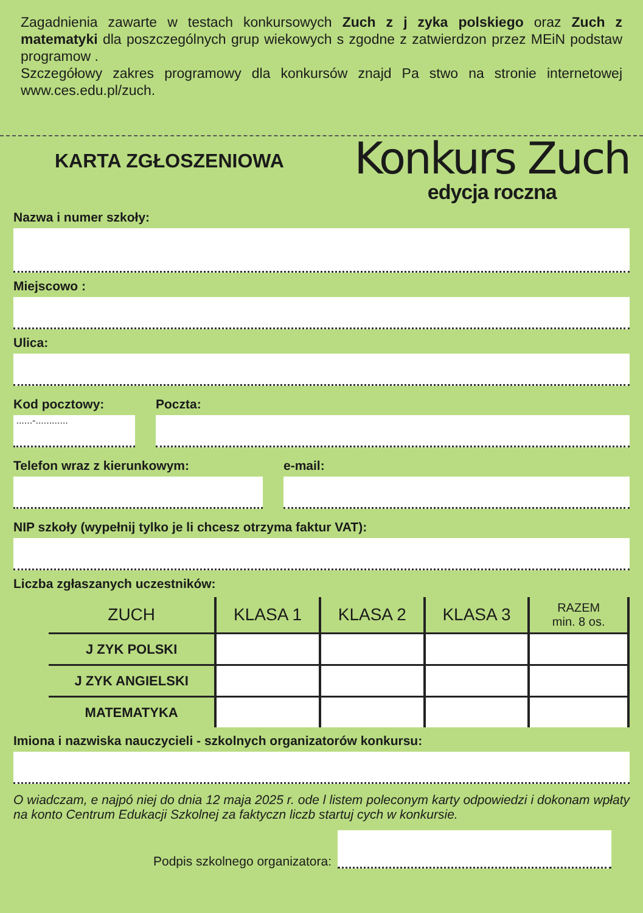Zagadnienia zawarte w testach konkursowych Zuch z j zyka polskiego oraz Zuch z matematyki dla poszczególnych grup wiekowych s zgodne z zatwierdzon przez MEiN podstaw programow .
Szczegółowy zakres programowy dla konkursów znajd Pa stwo na stronie internetowej www.ces.edu.pl/zuch.
KARTA ZGŁOSZENIOWA
Konkurs Zuch
edycja roczna
Nazwa i numer szkoły:
Miejscowo :
Ulica:
Kod pocztowy:
......-............
Poczta:
Telefon wraz z kierunkowym: e-mail:
NIP szkoły (wypełnij tylko je li chcesz otrzyma faktur VAT):
Liczba zgłaszanych uczestników:
| ZUCH | KLASA 1 | KLASA 2 | KLASA 3 | RAZEM min. 8 os. |
| --- | --- | --- | --- | --- |
| J ZYK POLSKI | | | | |
| J ZYK ANGIELSKI | | | | |
| MATEMATYKA | | | | |
Imiona i nazwiska nauczycieli - szkolnych organizatorów konkursu:
O wiadczam, e najpó niej do dnia 12 maja 2025 r. ode l listem poleconym karty odpowiedzi i dokonam wpłaty na konto Centrum Edukacji Szkolnej za faktyczn liczb startuj cych w konkursie.
Podpis szkolnego organizatora: